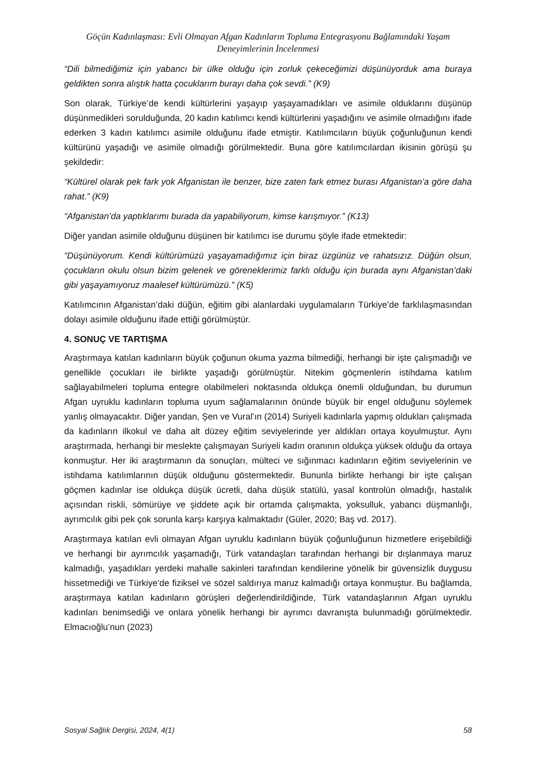Göçün Kadınlaşması: Evli Olmayan Afgan Kadınların Topluma Entegrasyonu Bağlamındaki Yaşam Deneyimlerinin İncelenmesi
“Dili bilmediğimiz için yabancı bir ülke olduğu için zorluk çekeceğimizi düşünüyorduk ama buraya geldikten sonra alıştık hatta çocuklarım burayı daha çok sevdi.” (K9)
Son olarak, Türkiye’de kendi kültürlerini yaşayıp yaşayamadıkları ve asimile olduklarını düşünüp düşünmedikleri sorulduğunda, 20 kadın katılımcı kendi kültürlerini yaşadığını ve asimile olmadığını ifade ederken 3 kadın katılımcı asimile olduğunu ifade etmiştir. Katılımcıların büyük çoğunluğunun kendi kültürünü yaşadığı ve asimile olmadığı görülmektedir. Buna göre katılımcılardan ikisinin görüşü şu şekildedir:
“Kültürel olarak pek fark yok Afganistan ile benzer, bize zaten fark etmez burası Afganistan’a göre daha rahat.” (K9)
“Afganistan’da yaptıklarımı burada da yapabiliyorum, kimse karışmıyor.” (K13)
Diğer yandan asimile olduğunu düşünen bir katılımcı ise durumu şöyle ifade etmektedir:
“Düşünüyorum. Kendi kültürümüzü yaşayamadığımız için biraz üzgünüz ve rahatsızız. Düğün olsun, çocukların okulu olsun bizim gelenek ve göreneklerimiz farklı olduğu için burada aynı Afganistan’daki gibi yaşayamıyoruz maalesef kültürümüzü.” (K5)
Katılımcının Afganistan’daki düğün, eğitim gibi alanlardaki uygulamaların Türkiye’de farklılaşmasından dolayı asimile olduğunu ifade ettiği görülmüştür.
4. SONUÇ VE TARTIŞMA
Araştırmaya katılan kadınların büyük çoğunun okuma yazma bilmediği, herhangi bir işte çalışmadığı ve genellikle çocukları ile birlikte yaşadığı görülmüştür. Nitekim göçmenlerin istihdama katılım sağlayabilmeleri topluma entegre olabilmeleri noktasında oldukça önemli olduğundan, bu durumun Afgan uyruklu kadınların topluma uyum sağlamalarının önünde büyük bir engel olduğunu söylemek yanlış olmayacaktır. Diğer yandan, Şen ve Vural’ın (2014) Suriyeli kadınlarla yapmış oldukları çalışmada da kadınların ilkokul ve daha alt düzey eğitim seviyelerinde yer aldıkları ortaya koyulmuştur. Aynı araştırmada, herhangi bir meslekte çalışmayan Suriyeli kadın oranının oldukça yüksek olduğu da ortaya konmuştur. Her iki araştırmanın da sonuçları, mülteci ve sığınmacı kadınların eğitim seviyelerinin ve istihdama katılımlarının düşük olduğunu göstermektedir. Bununla birlikte herhangi bir işte çalışan göçmen kadınlar ise oldukça düşük ücretli, daha düşük statülü, yasal kontrolün olmadığı, hastalık açısından riskli, sömürüye ve şiddete açık bir ortamda çalışmakta, yoksulluk, yabancı düşmanlığı, ayrımcılık gibi pek çok sorunla karşı karşıya kalmaktadır (Güler, 2020; Baş vd. 2017).
Araştırmaya katılan evli olmayan Afgan uyruklu kadınların büyük çoğunluğunun hizmetlere erişebildiği ve herhangi bir ayrımcılık yaşamadığı, Türk vatandaşları tarafından herhangi bir dışlanmaya maruz kalmadığı, yaşadıkları yerdeki mahalle sakinleri tarafından kendilerine yönelik bir güvensizlik duygusu hissetmediği ve Türkiye’de fiziksel ve sözel saldırıya maruz kalmadığı ortaya konmuştur. Bu bağlamda, araştırmaya katılan kadınların görüşleri değerlendirildiğinde, Türk vatandaşlarının Afgan uyruklu kadınları benimsediği ve onlara yönelik herhangi bir ayrımcı davranışta bulunmadığı görülmektedir. Elmacıoğlu’nun (2023)
Sosyal Sağlık Dergisi, 2024, 4(1) 58